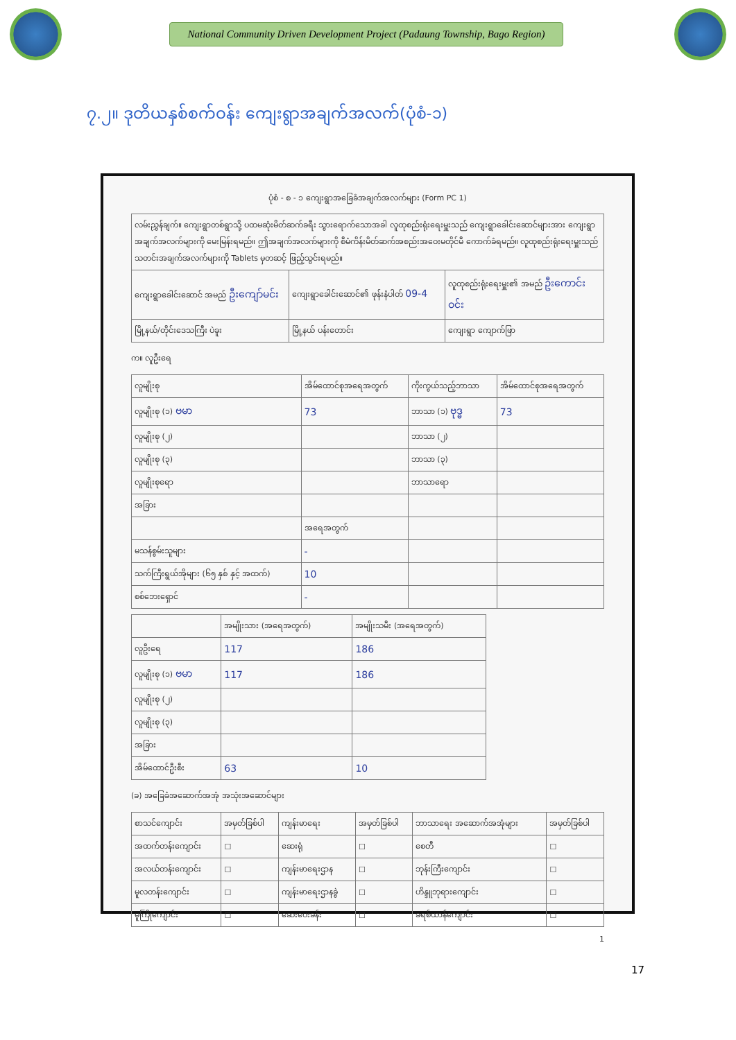National Community Driven Development Project (Padaung Township, Bago Region)
၇.၂။ ဒုတိယနှစ်စက်ဝန်း ကျေးရွာအချက်အလက်(ပုံစံ-၁)
ပုံစံ - စ - ၁ ကျေးရွာအခြေခံအချက်အလက်များ (Form PC 1)
| လမ်းညွှန်ချက်။ ကျေးရွာတစ်ရွာသို့ ပထမဆုံးမိတ်ဆက်ခရီး သွားရောက်သောအခါ လူထုစည်းရုံးရေးမှူးသည် ကျေးရွာခေါင်းဆောင်များအား ကျေးရွာအချက်အလက်များကို မေးမြန်းရမည်။ ဤအချက်အလက်များကို စီမံကိန်းမိတ်ဆက်အစည်းအဝေးမတိုင်မီ ကောက်ခံရမည်။ လူထုစည်းရုံးရေးမှူးသည် သတင်းအချက်အလက်များကို Tablets မှတဆင့် ဖြည့်သွင်းရမည်။ | | |
| ကျေးရွာခေါင်းဆောင် အမည် ဦးကျော်မင်း | ကျေးရွာခေါင်းဆောင်၏ ဖုန်းနံပါတ် 09-4 | လူထုစည်းရုံးရေးမှူး၏ အမည် ဦးကောင်းဝင်း |
| မြို့နယ်/တိုင်းဒေသကြီး ပဲခူး | မြို့နယ် ပန်းတောင်း | ကျေးရွာ ကျောက်ဖြာ |
က။ လူဦးရေ
| လူမျိုးစု | အိမ်ထောင်စုအရေအတွက် | ကိုးကွယ်သည့်ဘာသာ | အိမ်ထောင်စုအရေအတွက် |
| --- | --- | --- | --- |
| လူမျိုးစု (၁) ဗမာ | 73 | ဘာသာ (၁) ဗုဒ္ဓ | 73 |
| လူမျိုးစု (၂) | | ဘာသာ (၂) | |
| လူမျိုးစု (၃) | | ဘာသာ (၃) | |
| လူမျိုးစုရော | | ဘာသာရော | |
| အခြား | | | |
| | အရေအတွက် | | |
| မသန်စွမ်းသူများ | - | | |
| သက်ကြီးရွယ်အိုများ (၆၅ နှစ် နှင့် အထက်) | 10 | | |
| စစ်ဘေးရှောင် | - | | |
| | အမျိုးသား (အရေအတွက်) | အမျိုးသမီး (အရေအတွက်) |
| --- | --- | --- |
| လူဦးရေ | 117 | 186 |
| လူမျိုးစု (၁) ဗမာ | 117 | 186 |
| လူမျိုးစု (၂) | | |
| လူမျိုးစု (၃) | | |
| အခြား | | |
| အိမ်ထောင်ဦးစီး | 63 | 10 |
(ခ) အခြေခံအဆောက်အအုံ အသုံးအဆောင်များ
| စာသင်ကျောင်း | အမှတ်ခြစ်ပါ | ကျန်းမာရေး | အမှတ်ခြစ်ပါ | ဘာသာရေး အဆောက်အအုံများ | အမှတ်ခြစ်ပါ |
| --- | --- | --- | --- | --- | --- |
| အထက်တန်းကျောင်း | ☐ | ဆေးရုံ | ☐ | စေတီ | ☐ |
| အလယ်တန်းကျောင်း | ☐ | ကျန်းမာရေးဌာန | ☐ | ဘုန်းကြီးကျောင်း | ☐ |
| မူလတန်းကျောင်း | ☐ | ကျန်းမာရေးဌာနခွဲ | ☐ | ဟိန္ဒူဘုရားကျောင်း | ☐ |
| မူကြိုကျောင်း | ☐ | ဆေးပေးခန်း | ☐ | ခရစ်ယာန်ကျောင်း | ☐ |
1
17